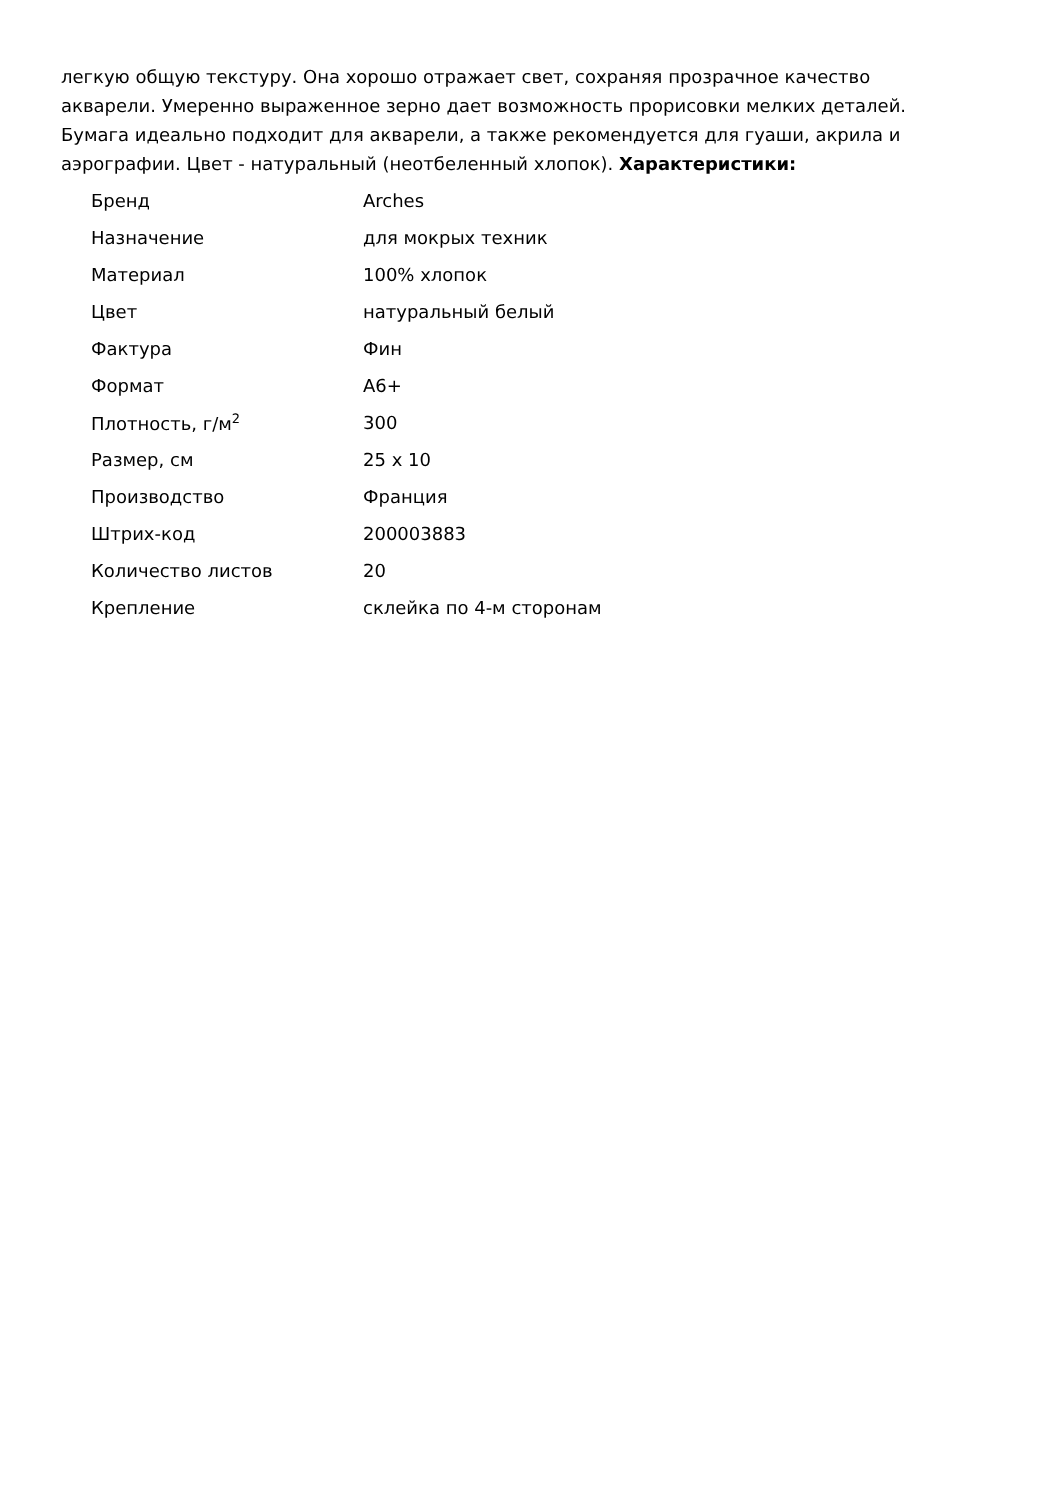легкую общую текстуру. Она хорошо отражает свет, сохраняя прозрачное качество акварели. Умеренно выраженное зерно дает возможность прорисовки мелких деталей. Бумага идеально подходит для акварели, а также рекомендуется для гуаши, акрила и аэрографии. Цвет - натуральный (неотбеленный хлопок). Характеристики:
| Бренд | Arches |
| Назначение | для мокрых техник |
| Материал | 100% хлопок |
| Цвет | натуральный белый |
| Фактура | Фин |
| Формат | A6+ |
| Плотность, г/м<sup>2</sup> | 300 |
| Размер, см | 25 x 10 |
| Производство | Франция |
| Штрих-код | 200003883 |
| Количество листов | 20 |
| Крепление | склейка по 4-м сторонам |